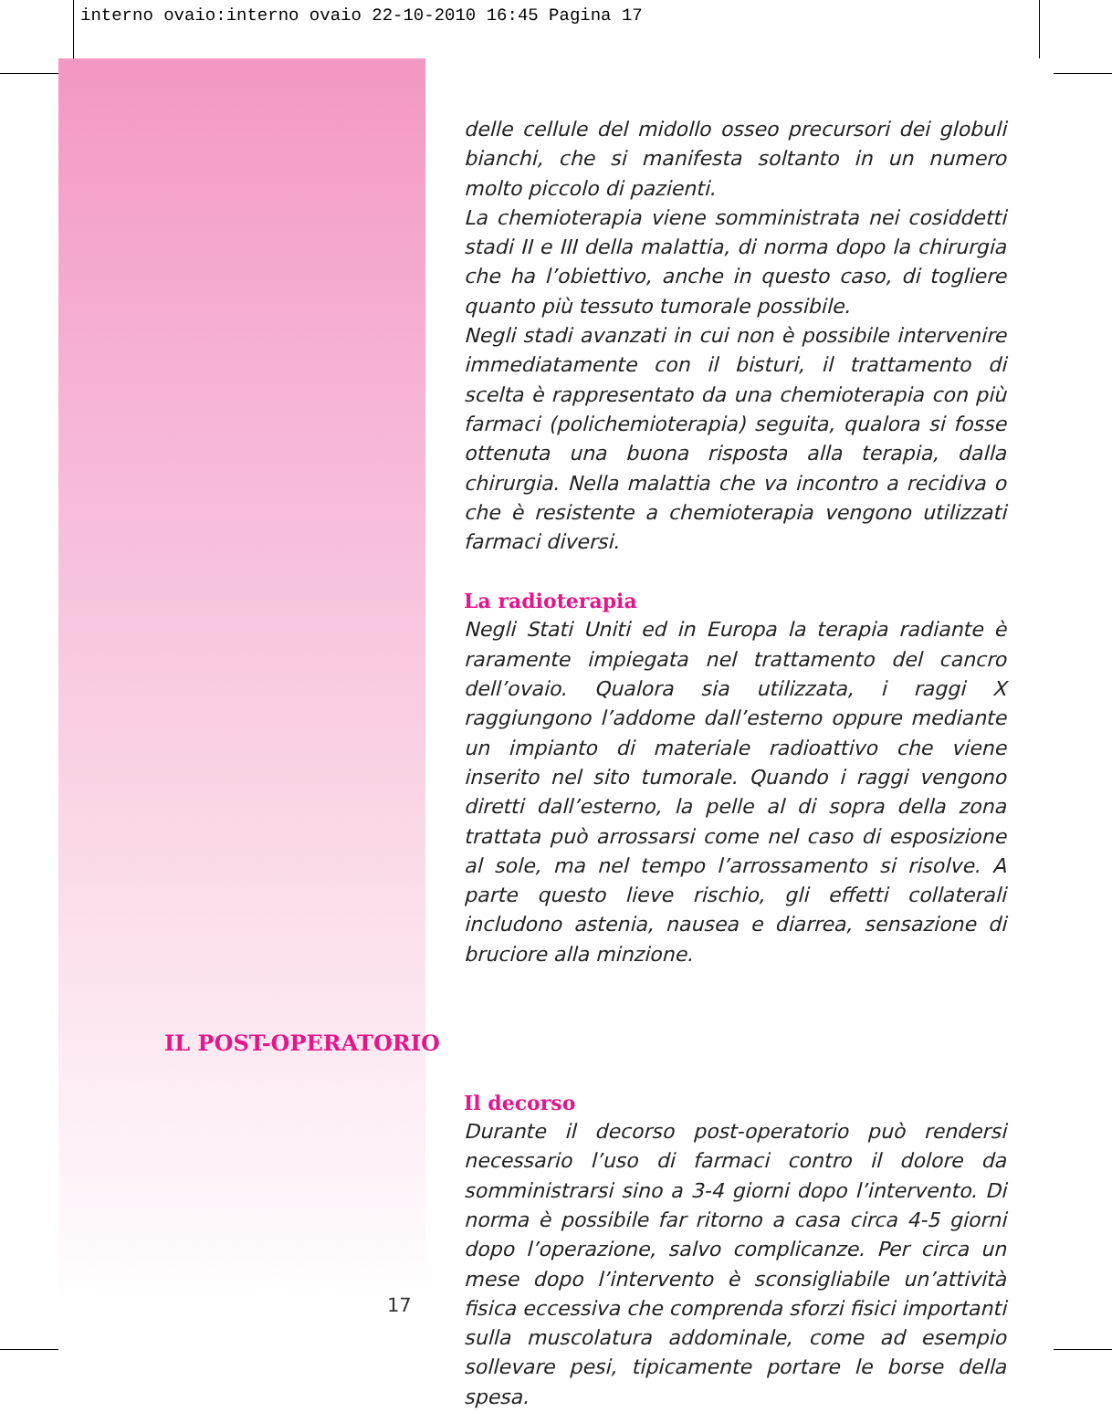interno ovaio:interno ovaio 22-10-2010 16:45 Pagina 17
delle cellule del midollo osseo precursori dei globuli bianchi, che si manifesta soltanto in un numero molto piccolo di pazienti.
La chemioterapia viene somministrata nei cosiddetti stadi II e III della malattia, di norma dopo la chirurgia che ha l’obiettivo, anche in questo caso, di togliere quanto più tessuto tumorale possibile.
Negli stadi avanzati in cui non è possibile intervenire immediatamente con il bisturi, il trattamento di scelta è rappresentato da una chemioterapia con più farmaci (polichemioterapia) seguita, qualora si fosse ottenuta una buona risposta alla terapia, dalla chirurgia. Nella malattia che va incontro a recidiva o che è resistente a chemioterapia vengono utilizzati farmaci diversi.
La radioterapia
Negli Stati Uniti ed in Europa la terapia radiante è raramente impiegata nel trattamento del cancro dell’ovaio. Qualora sia utilizzata, i raggi X raggiungono l’addome dall’esterno oppure mediante un impianto di materiale radioattivo che viene inserito nel sito tumorale. Quando i raggi vengono diretti dall’esterno, la pelle al di sopra della zona trattata può arrossarsi come nel caso di esposizione al sole, ma nel tempo l’arrossamento si risolve. A parte questo lieve rischio, gli effetti collaterali includono astenia, nausea e diarrea, sensazione di bruciore alla minzione.
Il decorso
Durante il decorso post-operatorio può rendersi necessario l’uso di farmaci contro il dolore da somministrarsi sino a 3-4 giorni dopo l’intervento. Di norma è possibile far ritorno a casa circa 4-5 giorni dopo l’operazione, salvo complicanze. Per circa un mese dopo l’intervento è sconsigliabile un’attività fisica eccessiva che comprenda sforzi fisici importanti sulla muscolatura addominale, come ad esempio sollevare pesi, tipicamente portare le borse della spesa.
IL POST-OPERATORIO
17